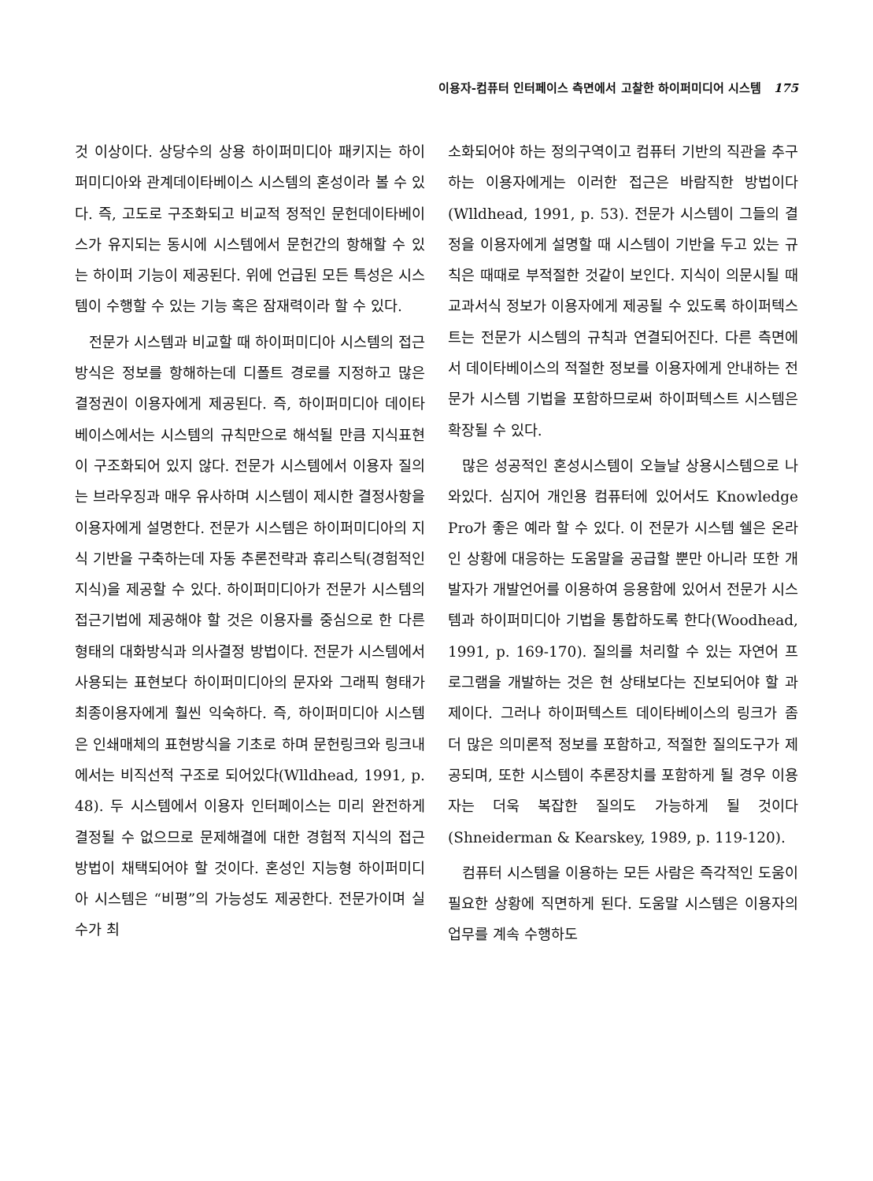이용자-컴퓨터 인터페이스 측면에서 고찰한 하이퍼미디어 시스템 175
것 이상이다. 상당수의 상용 하이퍼미디아 패키지는 하이퍼미디아와 관계데이타베이스 시스템의 혼성이라 볼 수 있다. 즉, 고도로 구조화되고 비교적 정적인 문헌데이타베이스가 유지되는 동시에 시스템에서 문헌간의 항해할 수 있는 하이퍼 기능이 제공된다. 위에 언급된 모든 특성은 시스템이 수행할 수 있는 기능 혹은 잠재력이라 할 수 있다.
전문가 시스템과 비교할 때 하이퍼미디아 시스템의 접근방식은 정보를 항해하는데 디폴트 경로를 지정하고 많은 결정권이 이용자에게 제공된다. 즉, 하이퍼미디아 데이타베이스에서는 시스템의 규칙만으로 해석될 만큼 지식표현이 구조화되어 있지 않다. 전문가 시스템에서 이용자 질의는 브라우징과 매우 유사하며 시스템이 제시한 결정사항을 이용자에게 설명한다. 전문가 시스템은 하이퍼미디아의 지식 기반을 구축하는데 자동 추론전략과 휴리스틱(경험적인 지식)을 제공할 수 있다. 하이퍼미디아가 전문가 시스템의 접근기법에 제공해야 할 것은 이용자를 중심으로 한 다른 형태의 대화방식과 의사결정 방법이다. 전문가 시스템에서 사용되는 표현보다 하이퍼미디아의 문자와 그래픽 형태가 최종이용자에게 훨씬 익숙하다. 즉, 하이퍼미디아 시스템은 인쇄매체의 표현방식을 기초로 하며 문헌링크와 링크내에서는 비직선적 구조로 되어있다(Wlldhead, 1991, p. 48). 두 시스템에서 이용자 인터페이스는 미리 완전하게 결정될 수 없으므로 문제해결에 대한 경험적 지식의 접근방법이 채택되어야 할 것이다. 혼성인 지능형 하이퍼미디아 시스템은 “비평”의 가능성도 제공한다. 전문가이며 실수가 최
소화되어야 하는 정의구역이고 컴퓨터 기반의 직관을 추구하는 이용자에게는 이러한 접근은 바람직한 방법이다(Wlldhead, 1991, p. 53). 전문가 시스템이 그들의 결정을 이용자에게 설명할 때 시스템이 기반을 두고 있는 규칙은 때때로 부적절한 것같이 보인다. 지식이 의문시될 때 교과서식 정보가 이용자에게 제공될 수 있도록 하이퍼텍스트는 전문가 시스템의 규칙과 연결되어진다. 다른 측면에서 데이타베이스의 적절한 정보를 이용자에게 안내하는 전문가 시스템 기법을 포함하므로써 하이퍼텍스트 시스템은 확장될 수 있다.
많은 성공적인 혼성시스템이 오늘날 상용시스템으로 나와있다. 심지어 개인용 컴퓨터에 있어서도 Knowledge Pro가 좋은 예라 할 수 있다. 이 전문가 시스템 쉘은 온라인 상황에 대응하는 도움말을 공급할 뿐만 아니라 또한 개발자가 개발언어를 이용하여 응용함에 있어서 전문가 시스템과 하이퍼미디아 기법을 통합하도록 한다(Woodhead, 1991, p. 169-170). 질의를 처리할 수 있는 자연어 프로그램을 개발하는 것은 현 상태보다는 진보되어야 할 과제이다. 그러나 하이퍼텍스트 데이타베이스의 링크가 좀 더 많은 의미론적 정보를 포함하고, 적절한 질의도구가 제공되며, 또한 시스템이 추론장치를 포함하게 될 경우 이용자는 더욱 복잡한 질의도 가능하게 될 것이다 (Shneiderman & Kearskey, 1989, p. 119-120).
컴퓨터 시스템을 이용하는 모든 사람은 즉각적인 도움이 필요한 상황에 직면하게 된다. 도움말 시스템은 이용자의 업무를 계속 수행하도